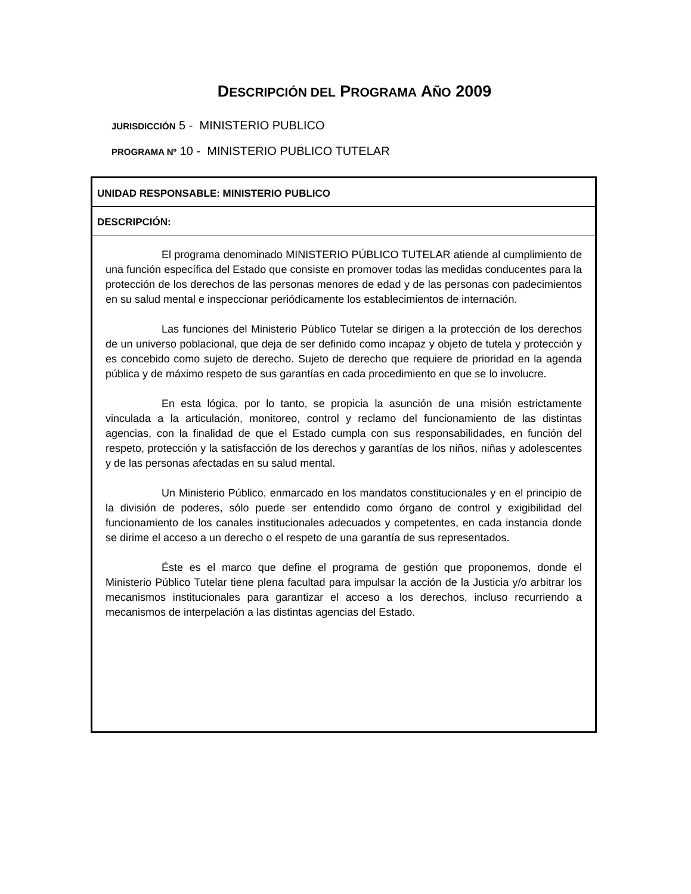DESCRIPCIÓN DEL PROGRAMA AÑO 2009
JURISDICCIÓN 5 - MINISTERIO PUBLICO
PROGRAMA Nº 10 - MINISTERIO PUBLICO TUTELAR
UNIDAD RESPONSABLE: MINISTERIO PUBLICO
DESCRIPCIÓN:
El programa denominado MINISTERIO PÚBLICO TUTELAR atiende al cumplimiento de una función específica del Estado que consiste en promover todas las medidas conducentes para la protección de los derechos de las personas menores de edad y de las personas con padecimientos en su salud mental e inspeccionar periódicamente los establecimientos de internación.
Las funciones del Ministerio Público Tutelar se dirigen a la protección de los derechos de un universo poblacional, que deja de ser definido como incapaz y objeto de tutela y protección y es concebido como sujeto de derecho. Sujeto de derecho que requiere de prioridad en la agenda pública y de máximo respeto de sus garantías en cada procedimiento en que se lo involucre.
En esta lógica, por lo tanto, se propicia la asunción de una misión estrictamente vinculada a la articulación, monitoreo, control y reclamo del funcionamiento de las distintas agencias, con la finalidad de que el Estado cumpla con sus responsabilidades, en función del respeto, protección y la satisfacción de los derechos y garantías de los niños, niñas y adolescentes y de las personas afectadas en su salud mental.
Un Ministerio Público, enmarcado en los mandatos constitucionales y en el principio de la división de poderes, sólo puede ser entendido como órgano de control y exigibilidad del funcionamiento de los canales institucionales adecuados y competentes, en cada instancia donde se dirime el acceso a un derecho o el respeto de una garantía de sus representados.
Éste es el marco que define el programa de gestión que proponemos, donde el Ministerio Público Tutelar tiene plena facultad para impulsar la acción de la Justicia y/o arbitrar los mecanismos institucionales para garantizar el acceso a los derechos, incluso recurriendo a mecanismos de interpelación a las distintas agencias del Estado.